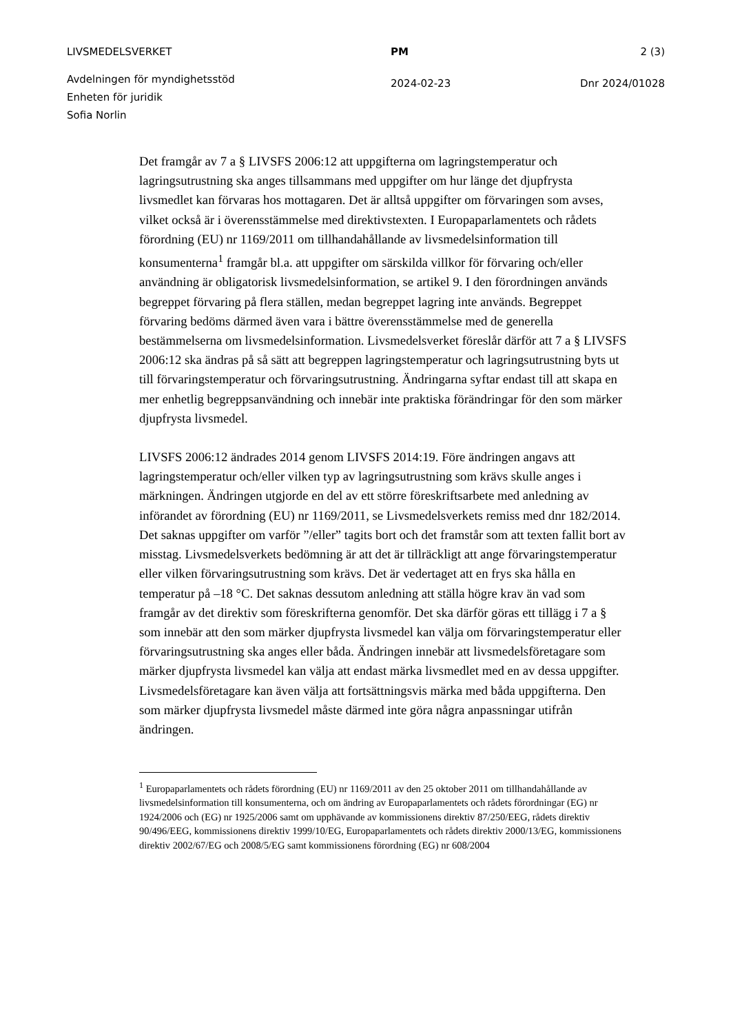LIVSMEDELSVERKET PM 2 (3)
Avdelningen för myndighetsstöd
Enheten för juridik
Sofia Norlin
2024-02-23 Dnr 2024/01028
Det framgår av 7 a § LIVSFS 2006:12 att uppgifterna om lagringstemperatur och lagringsutrustning ska anges tillsammans med uppgifter om hur länge det djupfrysta livsmedlet kan förvaras hos mottagaren. Det är alltså uppgifter om förvaringen som avses, vilket också är i överensstämmelse med direktivstexten. I Europaparlamentets och rådets förordning (EU) nr 1169/2011 om tillhandahållande av livsmedelsinformation till konsumenterna<sup>1</sup> framgår bl.a. att uppgifter om särskilda villkor för förvaring och/eller användning är obligatorisk livsmedelsinformation, se artikel 9. I den förordningen används begreppet förvaring på flera ställen, medan begreppet lagring inte används. Begreppet förvaring bedöms därmed även vara i bättre överensstämmelse med de generella bestämmelserna om livsmedelsinformation. Livsmedelsverket föreslår därför att 7 a § LIVSFS 2006:12 ska ändras på så sätt att begreppen lagringstemperatur och lagringsutrustning byts ut till förvaringstemperatur och förvaringsutrustning. Ändringarna syftar endast till att skapa en mer enhetlig begreppsanvändning och innebär inte praktiska förändringar för den som märker djupfrysta livsmedel.
LIVSFS 2006:12 ändrades 2014 genom LIVSFS 2014:19. Före ändringen angavs att lagringstemperatur och/eller vilken typ av lagringsutrustning som krävs skulle anges i märkningen. Ändringen utgjorde en del av ett större föreskriftsarbete med anledning av införandet av förordning (EU) nr 1169/2011, se Livsmedelsverkets remiss med dnr 182/2014. Det saknas uppgifter om varför ”/eller” tagits bort och det framstår som att texten fallit bort av misstag. Livsmedelsverkets bedömning är att det är tillräckligt att ange förvaringstemperatur eller vilken förvaringsutrustning som krävs. Det är vedertaget att en frys ska hålla en temperatur på –18 °C. Det saknas dessutom anledning att ställa högre krav än vad som framgår av det direktiv som föreskrifterna genomför. Det ska därför göras ett tillägg i 7 a § som innebär att den som märker djupfrysta livsmedel kan välja om förvaringstemperatur eller förvaringsutrustning ska anges eller båda. Ändringen innebär att livsmedelsföretagare som märker djupfrysta livsmedel kan välja att endast märka livsmedlet med en av dessa uppgifter. Livsmedelsföretagare kan även välja att fortsättningsvis märka med båda uppgifterna. Den som märker djupfrysta livsmedel måste därmed inte göra några anpassningar utifrån ändringen.
<sup>1</sup> Europaparlamentets och rådets förordning (EU) nr 1169/2011 av den 25 oktober 2011 om tillhandahållande av livsmedelsinformation till konsumenterna, och om ändring av Europaparlamentets och rådets förordningar (EG) nr 1924/2006 och (EG) nr 1925/2006 samt om upphävande av kommissionens direktiv 87/250/EEG, rådets direktiv 90/496/EEG, kommissionens direktiv 1999/10/EG, Europaparlamentets och rådets direktiv 2000/13/EG, kommissionens direktiv 2002/67/EG och 2008/5/EG samt kommissionens förordning (EG) nr 608/2004